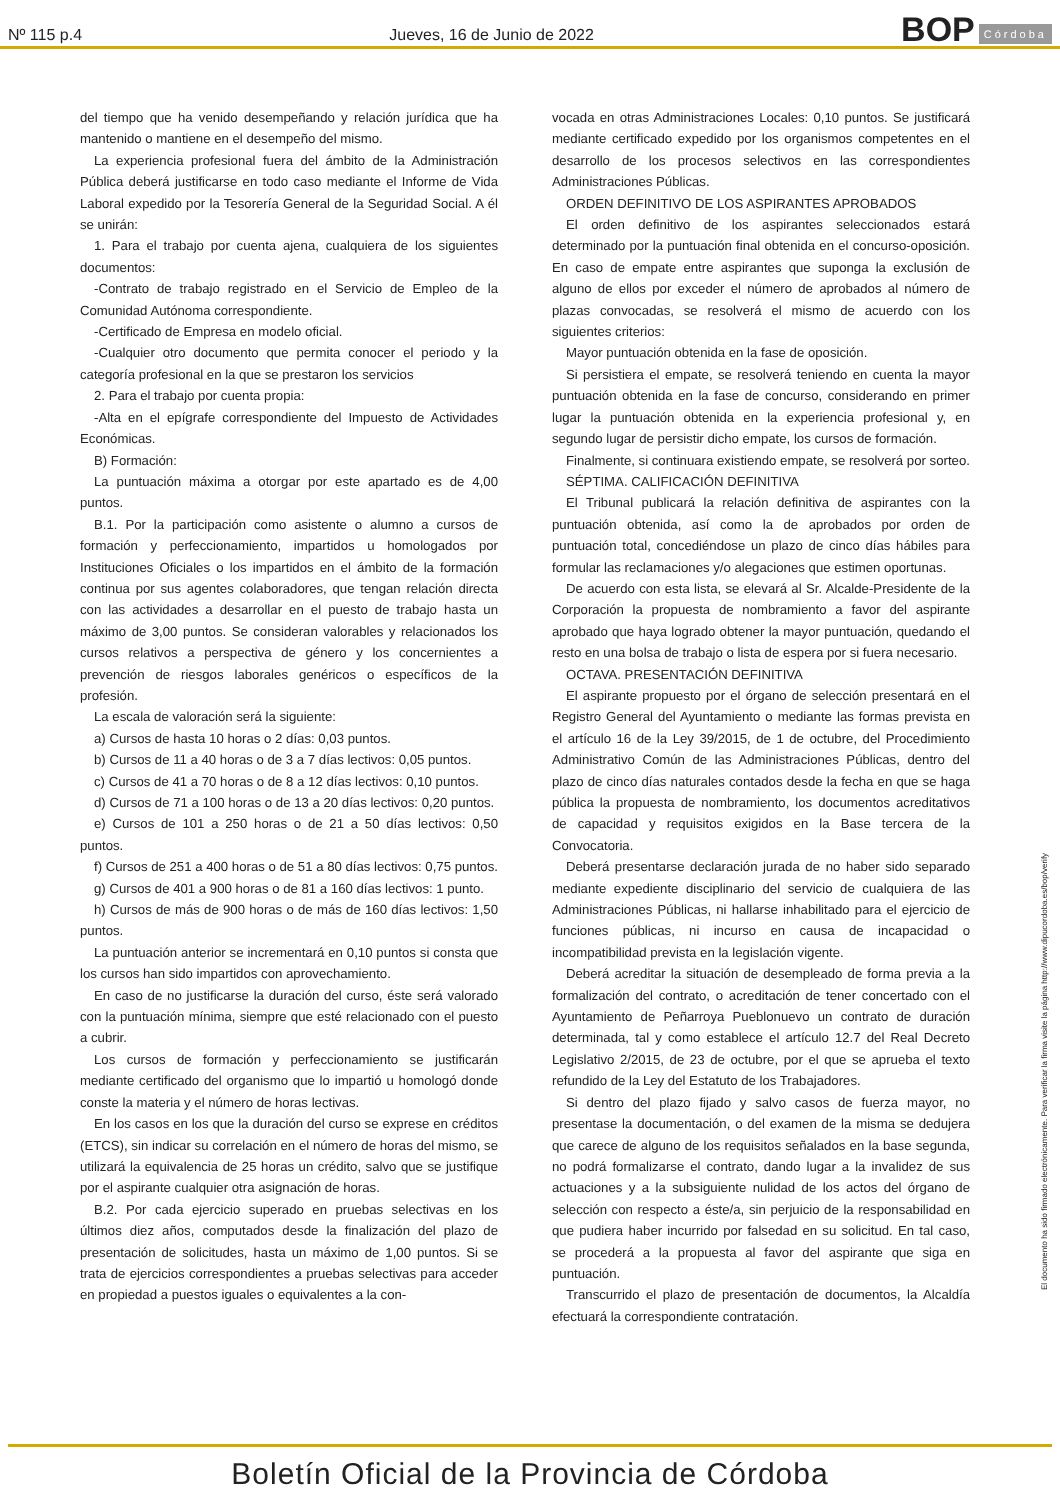Nº 115 p.4 Jueves, 16 de Junio de 2022 BOP Córdoba
del tiempo que ha venido desempeñando y relación jurídica que ha mantenido o mantiene en el desempeño del mismo.
La experiencia profesional fuera del ámbito de la Administración Pública deberá justificarse en todo caso mediante el Informe de Vida Laboral expedido por la Tesorería General de la Seguridad Social. A él se unirán:
1. Para el trabajo por cuenta ajena, cualquiera de los siguientes documentos:
-Contrato de trabajo registrado en el Servicio de Empleo de la Comunidad Autónoma correspondiente.
-Certificado de Empresa en modelo oficial.
-Cualquier otro documento que permita conocer el periodo y la categoría profesional en la que se prestaron los servicios
2. Para el trabajo por cuenta propia:
-Alta en el epígrafe correspondiente del Impuesto de Actividades Económicas.
B) Formación:
La puntuación máxima a otorgar por este apartado es de 4,00 puntos.
B.1. Por la participación como asistente o alumno a cursos de formación y perfeccionamiento, impartidos u homologados por Instituciones Oficiales o los impartidos en el ámbito de la formación continua por sus agentes colaboradores, que tengan relación directa con las actividades a desarrollar en el puesto de trabajo hasta un máximo de 3,00 puntos. Se consideran valorables y relacionados los cursos relativos a perspectiva de género y los concernientes a prevención de riesgos laborales genéricos o específicos de la profesión.
La escala de valoración será la siguiente:
a) Cursos de hasta 10 horas o 2 días: 0,03 puntos.
b) Cursos de 11 a 40 horas o de 3 a 7 días lectivos: 0,05 puntos.
c) Cursos de 41 a 70 horas o de 8 a 12 días lectivos: 0,10 puntos.
d) Cursos de 71 a 100 horas o de 13 a 20 días lectivos: 0,20 puntos.
e) Cursos de 101 a 250 horas o de 21 a 50 días lectivos: 0,50 puntos.
f) Cursos de 251 a 400 horas o de 51 a 80 días lectivos: 0,75 puntos.
g) Cursos de 401 a 900 horas o de 81 a 160 días lectivos: 1 punto.
h) Cursos de más de 900 horas o de más de 160 días lectivos: 1,50 puntos.
La puntuación anterior se incrementará en 0,10 puntos si consta que los cursos han sido impartidos con aprovechamiento.
En caso de no justificarse la duración del curso, éste será valorado con la puntuación mínima, siempre que esté relacionado con el puesto a cubrir.
Los cursos de formación y perfeccionamiento se justificarán mediante certificado del organismo que lo impartió u homologó donde conste la materia y el número de horas lectivas.
En los casos en los que la duración del curso se exprese en créditos (ETCS), sin indicar su correlación en el número de horas del mismo, se utilizará la equivalencia de 25 horas un crédito, salvo que se justifique por el aspirante cualquier otra asignación de horas.
B.2. Por cada ejercicio superado en pruebas selectivas en los últimos diez años, computados desde la finalización del plazo de presentación de solicitudes, hasta un máximo de 1,00 puntos. Si se trata de ejercicios correspondientes a pruebas selectivas para acceder en propiedad a puestos iguales o equivalentes a la con-
vocada en otras Administraciones Locales: 0,10 puntos. Se justificará mediante certificado expedido por los organismos competentes en el desarrollo de los procesos selectivos en las correspondientes Administraciones Públicas.
ORDEN DEFINITIVO DE LOS ASPIRANTES APROBADOS
El orden definitivo de los aspirantes seleccionados estará determinado por la puntuación final obtenida en el concurso-oposición. En caso de empate entre aspirantes que suponga la exclusión de alguno de ellos por exceder el número de aprobados al número de plazas convocadas, se resolverá el mismo de acuerdo con los siguientes criterios:
Mayor puntuación obtenida en la fase de oposición.
Si persistiera el empate, se resolverá teniendo en cuenta la mayor puntuación obtenida en la fase de concurso, considerando en primer lugar la puntuación obtenida en la experiencia profesional y, en segundo lugar de persistir dicho empate, los cursos de formación.
Finalmente, si continuara existiendo empate, se resolverá por sorteo.
SÉPTIMA. CALIFICACIÓN DEFINITIVA
El Tribunal publicará la relación definitiva de aspirantes con la puntuación obtenida, así como la de aprobados por orden de puntuación total, concediéndose un plazo de cinco días hábiles para formular las reclamaciones y/o alegaciones que estimen oportunas.
De acuerdo con esta lista, se elevará al Sr. Alcalde-Presidente de la Corporación la propuesta de nombramiento a favor del aspirante aprobado que haya logrado obtener la mayor puntuación, quedando el resto en una bolsa de trabajo o lista de espera por si fuera necesario.
OCTAVA. PRESENTACIÓN DEFINITIVA
El aspirante propuesto por el órgano de selección presentará en el Registro General del Ayuntamiento o mediante las formas prevista en el artículo 16 de la Ley 39/2015, de 1 de octubre, del Procedimiento Administrativo Común de las Administraciones Públicas, dentro del plazo de cinco días naturales contados desde la fecha en que se haga pública la propuesta de nombramiento, los documentos acreditativos de capacidad y requisitos exigidos en la Base tercera de la Convocatoria.
Deberá presentarse declaración jurada de no haber sido separado mediante expediente disciplinario del servicio de cualquiera de las Administraciones Públicas, ni hallarse inhabilitado para el ejercicio de funciones públicas, ni incurso en causa de incapacidad o incompatibilidad prevista en la legislación vigente.
Deberá acreditar la situación de desempleado de forma previa a la formalización del contrato, o acreditación de tener concertado con el Ayuntamiento de Peñarroya Pueblonuevo un contrato de duración determinada, tal y como establece el artículo 12.7 del Real Decreto Legislativo 2/2015, de 23 de octubre, por el que se aprueba el texto refundido de la Ley del Estatuto de los Trabajadores.
Si dentro del plazo fijado y salvo casos de fuerza mayor, no presentase la documentación, o del examen de la misma se dedujera que carece de alguno de los requisitos señalados en la base segunda, no podrá formalizarse el contrato, dando lugar a la invalidez de sus actuaciones y a la subsiguiente nulidad de los actos del órgano de selección con respecto a éste/a, sin perjuicio de la responsabilidad en que pudiera haber incurrido por falsedad en su solicitud. En tal caso, se procederá a la propuesta al favor del aspirante que siga en puntuación.
Transcurrido el plazo de presentación de documentos, la Alcaldía efectuará la correspondiente contratación.
El documento ha sido firmado electrónicamente. Para verificar la firma visite la página http://www.dipucordoba.es/bop/verify
Boletín Oficial de la Provincia de Córdoba